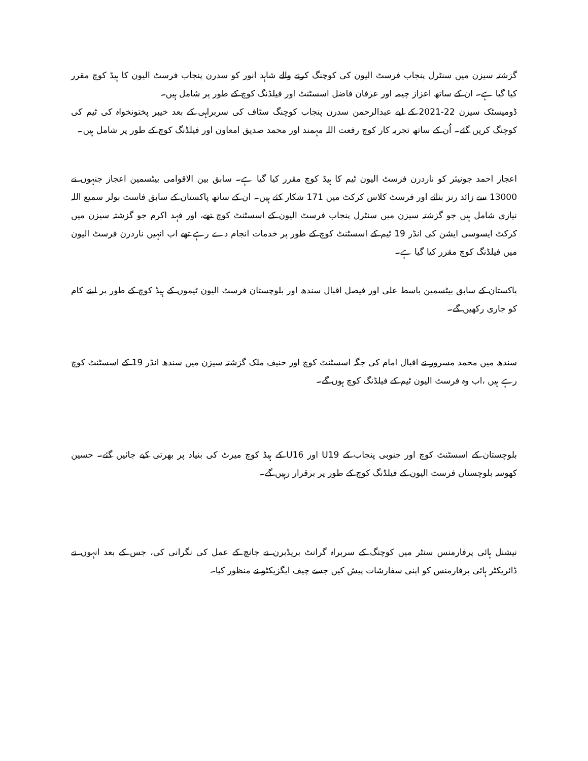گزشتہ سیزن میں سنٹرل پنجاب فرسٹ الیون کی کوچنگ کرنے والے شاہد انور کو سدرن پنجاب فرسٹ الیون کا ہیڈ کوچ مقرر کیا گیا ہے۔ ان کے ساتھ اعزاز چیمہ اور عرفان فاضل اسسٹنٹ اور فیلڈنگ کوچ کے طور پر شامل ہیں۔
ڈومیسٹک سیزن 22-2021 کے لیے عبدالرحمن سدرن پنجاب کوچنگ سٹاف کی سربراہی کے بعد خیبر پختونخواہ کی ٹیم کی کوچنگ کریں گئے۔ اُن کے ساتھ تجربہ کار کوچ رفعت اللہ مہمند اور محمد صدیق امعاون اور فیلڈنگ کوچ کے طور پر شامل ہیں۔
اعجاز احمد جونیئر کو ناردرن فرسٹ الیون ٹیم کا ہیڈ کوچ مقرر کیا گیا ہے۔ سابق بین الاقوامی بیٹسمین اعجاز جنہوں نے 13000 سے زائد رنز بنائے اور فرسٹ کلاس کرکٹ میں 171 شکار کئے ہیں۔ ان کے ساتھ پاکستان کے سابق فاسٹ بولر سمیع اللہ نیازی شامل ہیں جو گزشتہ سیزن میں سنٹرل پنجاب فرسٹ الیون کے اسسٹنٹ کوچ تھے، اور فہد اکرم جو گزشتہ سیزن میں کرکٹ ایسوسی ایشن کی انڈر 19 ٹیم کے اسسٹنٹ کوچ کے طور پر خدمات انجام دے رہے تھے اب انہیں ناردرن فرسٹ الیون میں فیلڈنگ کوچ مقرر کیا گیا ہے۔
پاکستان کے سابق بیٹسمین باسط علی اور فیصل اقبال سندھ اور بلوچستان فرسٹ الیون ٹیموں کے ہیڈ کوچ کے طور پر اپنے کام کو جاری رکھیں گے۔
سندھ میں محمد مسرور نے اقبال امام کی جگہ اسسٹنٹ کوچ اور حنیف ملک گزشتہ سیزن میں سندھ انڈر 19 کے اسسٹنٹ کوچ رہے ہیں ،اب وہ فرسٹ الیون ٹیم کے فیلڈنگ کوچ ہوں گے۔
بلوچستان کے اسسٹنٹ کوچ اور جنوبی پنجاب کے U19 اور U16 کے ہیڈ کوچ میرٹ کی بنیاد پر بھرتی کیے جائیں گئے۔ حسین کھوسہ بلوچستان فرسٹ الیون کے فیلڈنگ کوچ کے طور پر برقرار رہیں گے۔
نیشنل ہائی پرفارمنس سنٹر میں کوچنگ کے سربراہ گرانٹ بریڈبرن نے جانچ کے عمل کی نگرانی کی، جس کے بعد انہوں نے ڈائریکٹر ہائی پرفارمنس کو اپنی سفارشات پیش کیں جسے چیف ایگزیکٹو نے منظور کیا۔